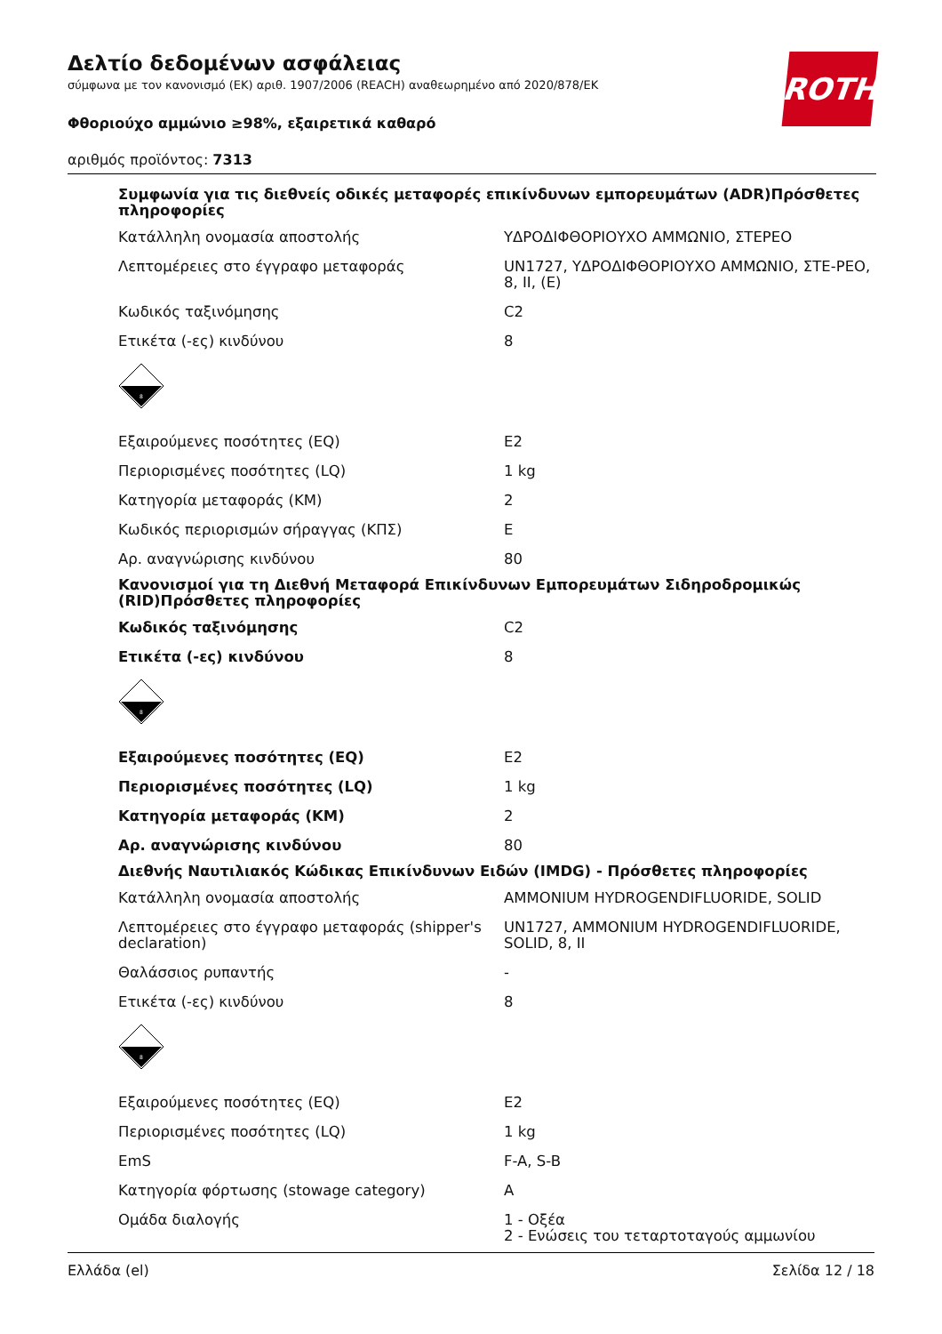Δελτίο δεδομένων ασφάλειας
σύμφωνα με τον κανονισμό (ΕΚ) αριθ. 1907/2006 (REACH) αναθεωρημένο από 2020/878/ΕΚ
Φθοριούχο αμμώνιο ≥98%, εξαιρετικά καθαρό
αριθμός προϊόντος: 7313
ROTH
| Συμφωνία για τις διεθνείς οδικές μεταφορές επικίνδυνων εμπορευμάτων (ADR)Πρόσθετες πληροφορίες | |
| Κατάλληλη ονομασία αποστολής | ΥΔΡΟΔΙΦΘΟΡΙΟΥΧΟ ΑΜΜΩΝΙΟ, ΣΤΕΡΕΟ |
| Λεπτομέρειες στο έγγραφο μεταφοράς | UN1727, ΥΔΡΟΔΙΦΘΟΡΙΟΥΧΟ ΑΜΜΩΝΙΟ, ΣΤΕ-ΡΕΟ, 8, II, (E) |
| Κωδικός ταξινόμησης | C2 |
| Ετικέτα (-ες) κινδύνου | 8 |
| 8 | |
| Εξαιρούμενες ποσότητες (EQ) | E2 |
| Περιορισμένες ποσότητες (LQ) | 1 kg |
| Κατηγορία μεταφοράς (ΚΜ) | 2 |
| Κωδικός περιορισμών σήραγγας (ΚΠΣ) | E |
| Αρ. αναγνώρισης κινδύνου | 80 |
| Κανονισμοί για τη Διεθνή Μεταφορά Επικίνδυνων Εμπορευμάτων Σιδηροδρομικώς (RID)Πρόσθετες πληροφορίες | |
| Κωδικός ταξινόμησης | C2 |
| Ετικέτα (-ες) κινδύνου | 8 |
| 8 | |
| Εξαιρούμενες ποσότητες (EQ) | E2 |
| Περιορισμένες ποσότητες (LQ) | 1 kg |
| Κατηγορία μεταφοράς (ΚΜ) | 2 |
| Αρ. αναγνώρισης κινδύνου | 80 |
| Διεθνής Ναυτιλιακός Κώδικας Επικίνδυνων Ειδών (IMDG) - Πρόσθετες πληροφορίες | |
| Κατάλληλη ονομασία αποστολής | AMMONIUM HYDROGENDIFLUORIDE, SOLID |
| Λεπτομέρειες στο έγγραφο μεταφοράς (shipper's declaration) | UN1727, AMMONIUM HYDROGENDIFLUORIDE, SOLID, 8, II |
| Θαλάσσιος ρυπαντής | - |
| Ετικέτα (-ες) κινδύνου | 8 |
| 8 | |
| Εξαιρούμενες ποσότητες (EQ) | E2 |
| Περιορισμένες ποσότητες (LQ) | 1 kg |
| EmS | F-A, S-B |
| Κατηγορία φόρτωσης (stowage category) | A |
| Ομάδα διαλογής | 1 - Οξέα 2 - Ενώσεις του τεταρτοταγούς αμμωνίου |
Ελλάδα (el) Σελίδα 12 / 18